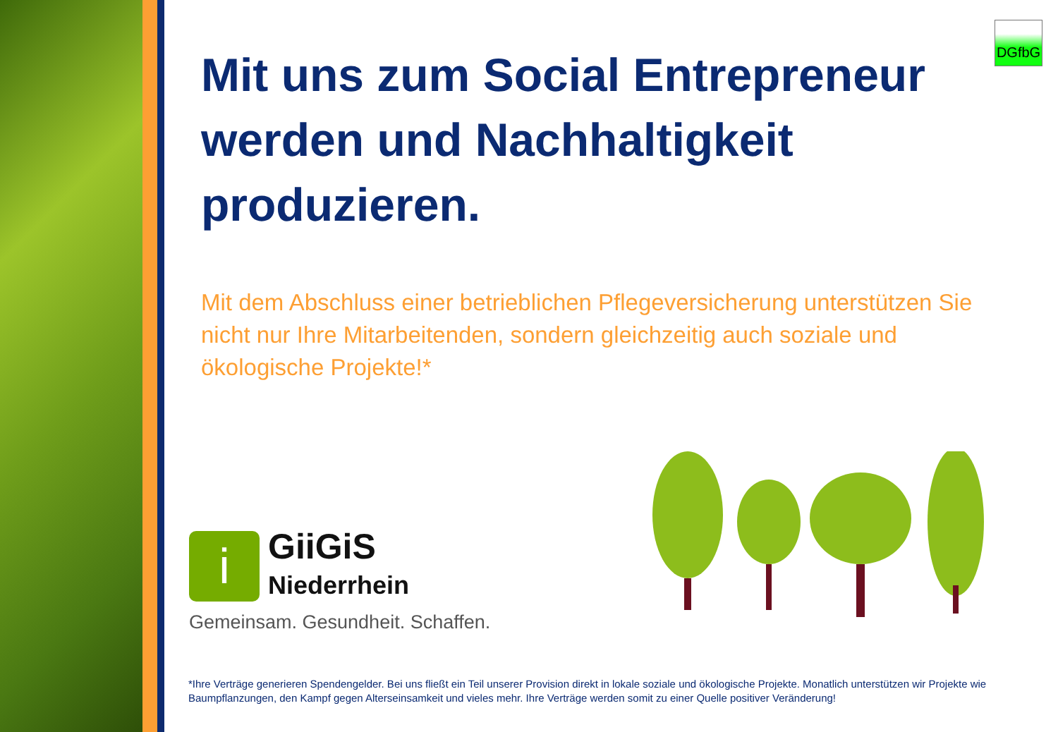DGfbG
Mit uns zum Social Entrepreneur werden und Nachhaltigkeit produzieren.
Mit dem Abschluss einer betrieblichen Pflegeversicherung unterstützen Sie nicht nur Ihre Mitarbeitenden, sondern gleichzeitig auch soziale und ökologische Projekte!*
i
GiiGiS
Niederrhein
Gemeinsam. Gesundheit. Schaffen.
*Ihre Verträge generieren Spendengelder. Bei uns fließt ein Teil unserer Provision direkt in lokale soziale und ökologische Projekte. Monatlich unterstützen wir Projekte wie Baumpflanzungen, den Kampf gegen Alterseinsamkeit und vieles mehr. Ihre Verträge werden somit zu einer Quelle positiver Veränderung!